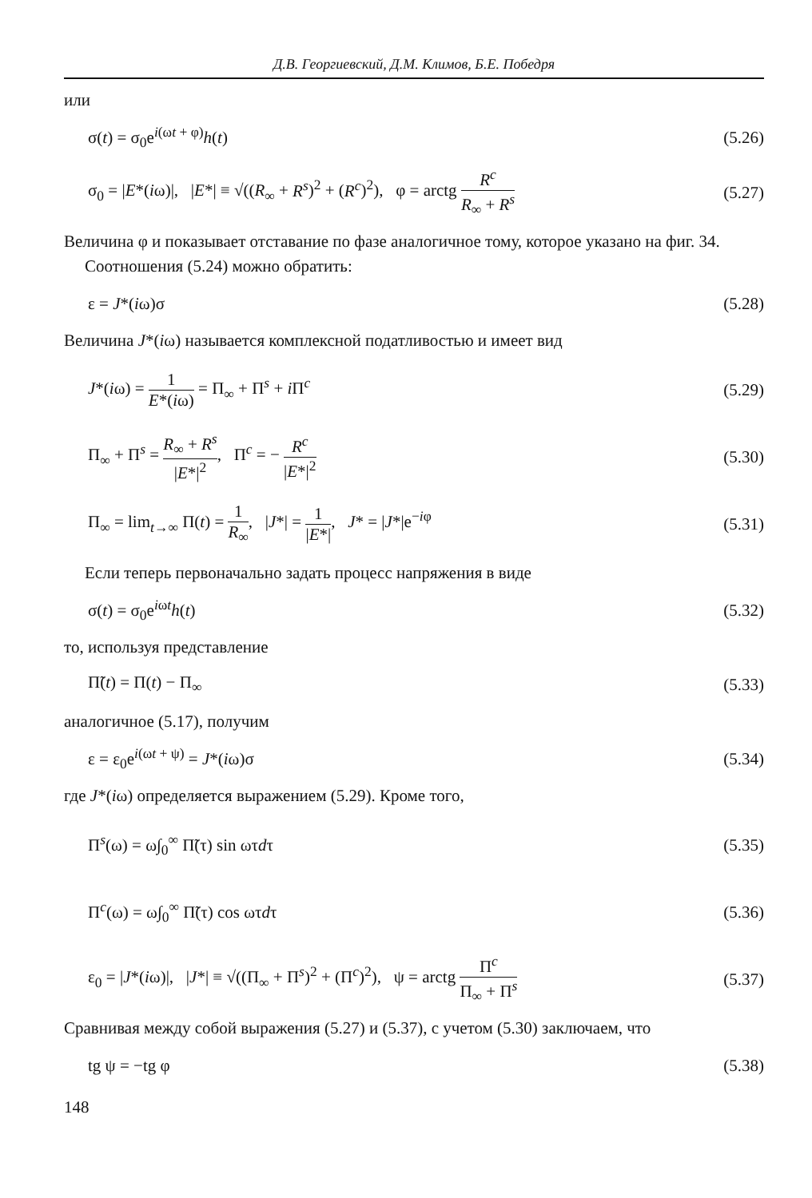Д.В. Георгиевский, Д.М. Климов, Б.Е. Победря
или
σ(t) = σ<sub>0</sub>e<sup>i(ωt + φ)</sup>h(t) (5.26)
σ<sub>0</sub> = |E*(iω)|, |E*| ≡ √((R<sub>∞</sub> + R<sup>s</sup>)<sup>2</sup> + (R<sup>c</sup>)<sup>2</sup>), φ = arctg R<sup>c</sup> R<sub>∞</sub> + R<sup>s</sup> (5.27)
Величина φ и показывает отставание по фазе аналогичное тому, которое указано на фиг. 34.
Соотношения (5.24) можно обратить:
ε = J*(iω)σ (5.28)
Величина J*(iω) называется комплексной податливостью и имеет вид
J*(iω) = 1 E*(iω) = Π<sub>∞</sub> + Π<sup>s</sup> + i Π<sup>c</sup> (5.29)
Π<sub>∞</sub> + Π<sup>s</sup> = R<sub>∞</sub> + R<sup>s</sup> |E*|<sup>2</sup>, Π<sup>c</sup> = − R<sup>c</sup> |E*|<sup>2</sup> (5.30)
Π<sub>∞</sub> = lim<sub>t→∞</sub> Π(t) = 1 R<sub>∞</sub>, |J*| = 1 |E*|, J* = |J*|e<sup>−iφ</sup> (5.31)
Если теперь первоначально задать процесс напряжения в виде
σ(t) = σ<sub>0</sub>e<sup>iωt</sup>h(t) (5.32)
то, используя представление
Π̃(t) = Π(t) − Π<sub>∞</sub> (5.33)
аналогичное (5.17), получим
ε = ε<sub>0</sub>e<sup>i(ωt + ψ)</sup> = J*(iω)σ (5.34)
где J*(iω) определяется выражением (5.29). Кроме того,
Π<sup>s</sup>(ω) = ω∫<sub>0</sub><sup>∞</sup> Π̃(τ) sin ωτdτ (5.35)
Π<sup>c</sup>(ω) = ω∫<sub>0</sub><sup>∞</sup> Π̃(τ) cos ωτdτ (5.36)
ε<sub>0</sub> = |J*(iω)|, |J*| ≡ √((Π<sub>∞</sub> + Π<sup>s</sup>)<sup>2</sup> + (Π<sup>c</sup>)<sup>2</sup>), ψ = arctg Π<sup>c</sup> Π<sub>∞</sub> + Π<sup>s</sup> (5.37)
Сравнивая между собой выражения (5.27) и (5.37), с учетом (5.30) заключаем, что
tg ψ = −tg φ (5.38)
148